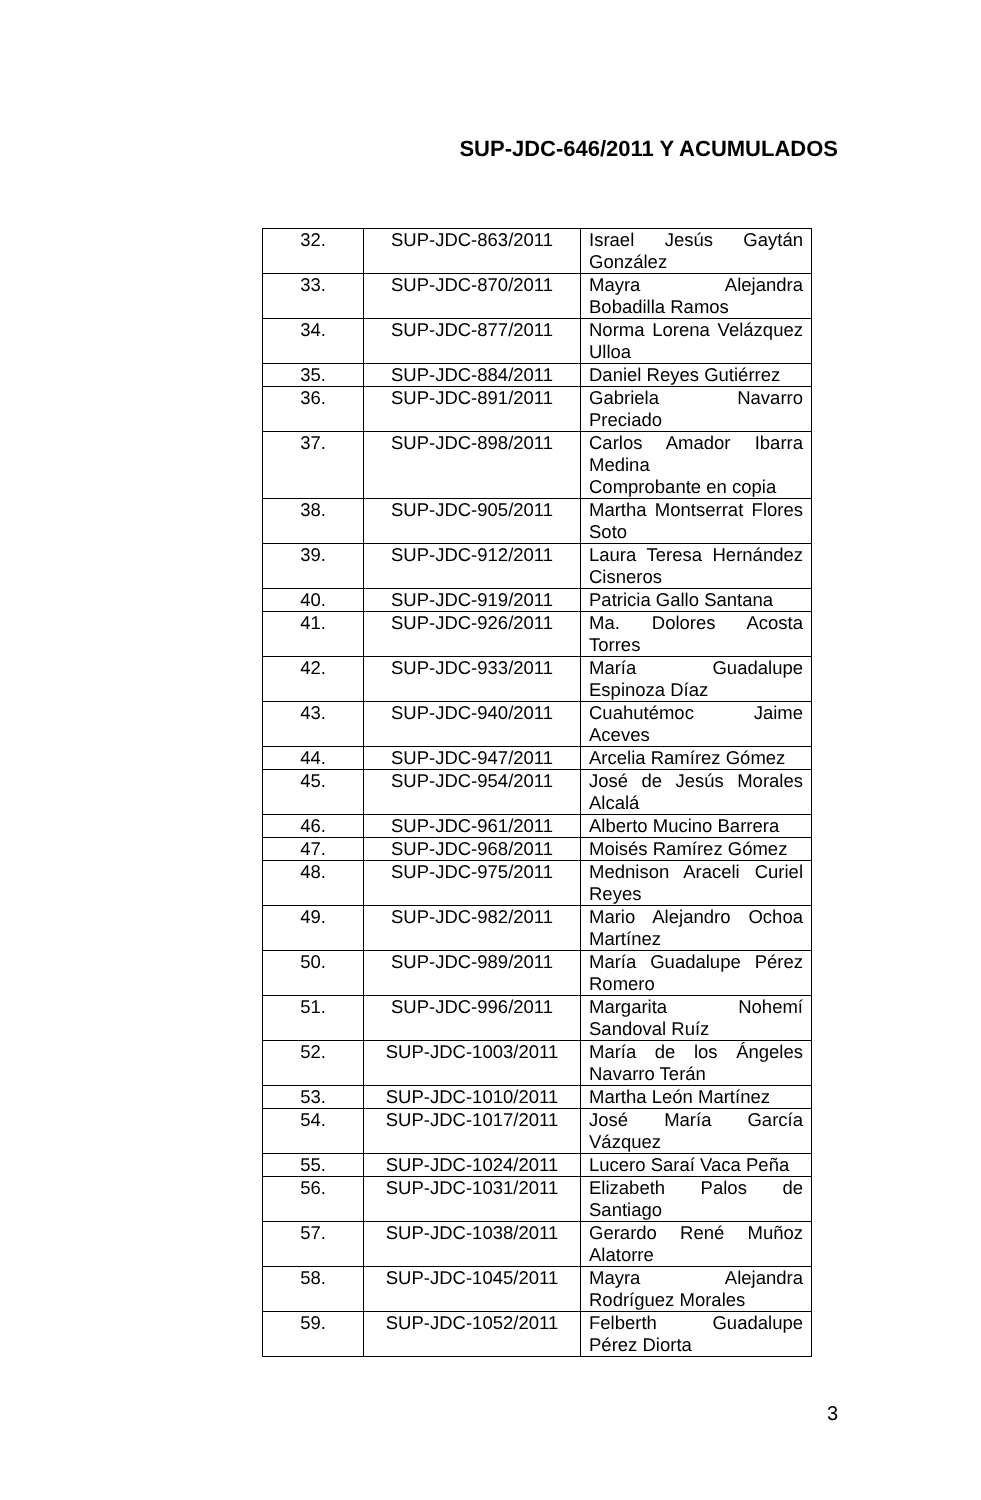SUP-JDC-646/2011 Y ACUMULADOS
| 32. | SUP-JDC-863/2011 | Israel Jesús Gaytán González |
| 33. | SUP-JDC-870/2011 | Mayra Alejandra Bobadilla Ramos |
| 34. | SUP-JDC-877/2011 | Norma Lorena Velázquez Ulloa |
| 35. | SUP-JDC-884/2011 | Daniel Reyes Gutiérrez |
| 36. | SUP-JDC-891/2011 | Gabriela Navarro Preciado |
| 37. | SUP-JDC-898/2011 | Carlos Amador Ibarra Medina Comprobante en copia |
| 38. | SUP-JDC-905/2011 | Martha Montserrat Flores Soto |
| 39. | SUP-JDC-912/2011 | Laura Teresa Hernández Cisneros |
| 40. | SUP-JDC-919/2011 | Patricia Gallo Santana |
| 41. | SUP-JDC-926/2011 | Ma. Dolores Acosta Torres |
| 42. | SUP-JDC-933/2011 | María Guadalupe Espinoza Díaz |
| 43. | SUP-JDC-940/2011 | Cuahutémoc Jaime Aceves |
| 44. | SUP-JDC-947/2011 | Arcelia Ramírez Gómez |
| 45. | SUP-JDC-954/2011 | José de Jesús Morales Alcalá |
| 46. | SUP-JDC-961/2011 | Alberto Mucino Barrera |
| 47. | SUP-JDC-968/2011 | Moisés Ramírez Gómez |
| 48. | SUP-JDC-975/2011 | Mednison Araceli Curiel Reyes |
| 49. | SUP-JDC-982/2011 | Mario Alejandro Ochoa Martínez |
| 50. | SUP-JDC-989/2011 | María Guadalupe Pérez Romero |
| 51. | SUP-JDC-996/2011 | Margarita Nohemí Sandoval Ruíz |
| 52. | SUP-JDC-1003/2011 | María de los Ángeles Navarro Terán |
| 53. | SUP-JDC-1010/2011 | Martha León Martínez |
| 54. | SUP-JDC-1017/2011 | José María García Vázquez |
| 55. | SUP-JDC-1024/2011 | Lucero Saraí Vaca Peña |
| 56. | SUP-JDC-1031/2011 | Elizabeth Palos de Santiago |
| 57. | SUP-JDC-1038/2011 | Gerardo René Muñoz Alatorre |
| 58. | SUP-JDC-1045/2011 | Mayra Alejandra Rodríguez Morales |
| 59. | SUP-JDC-1052/2011 | Felberth Guadalupe Pérez Diorta |
3